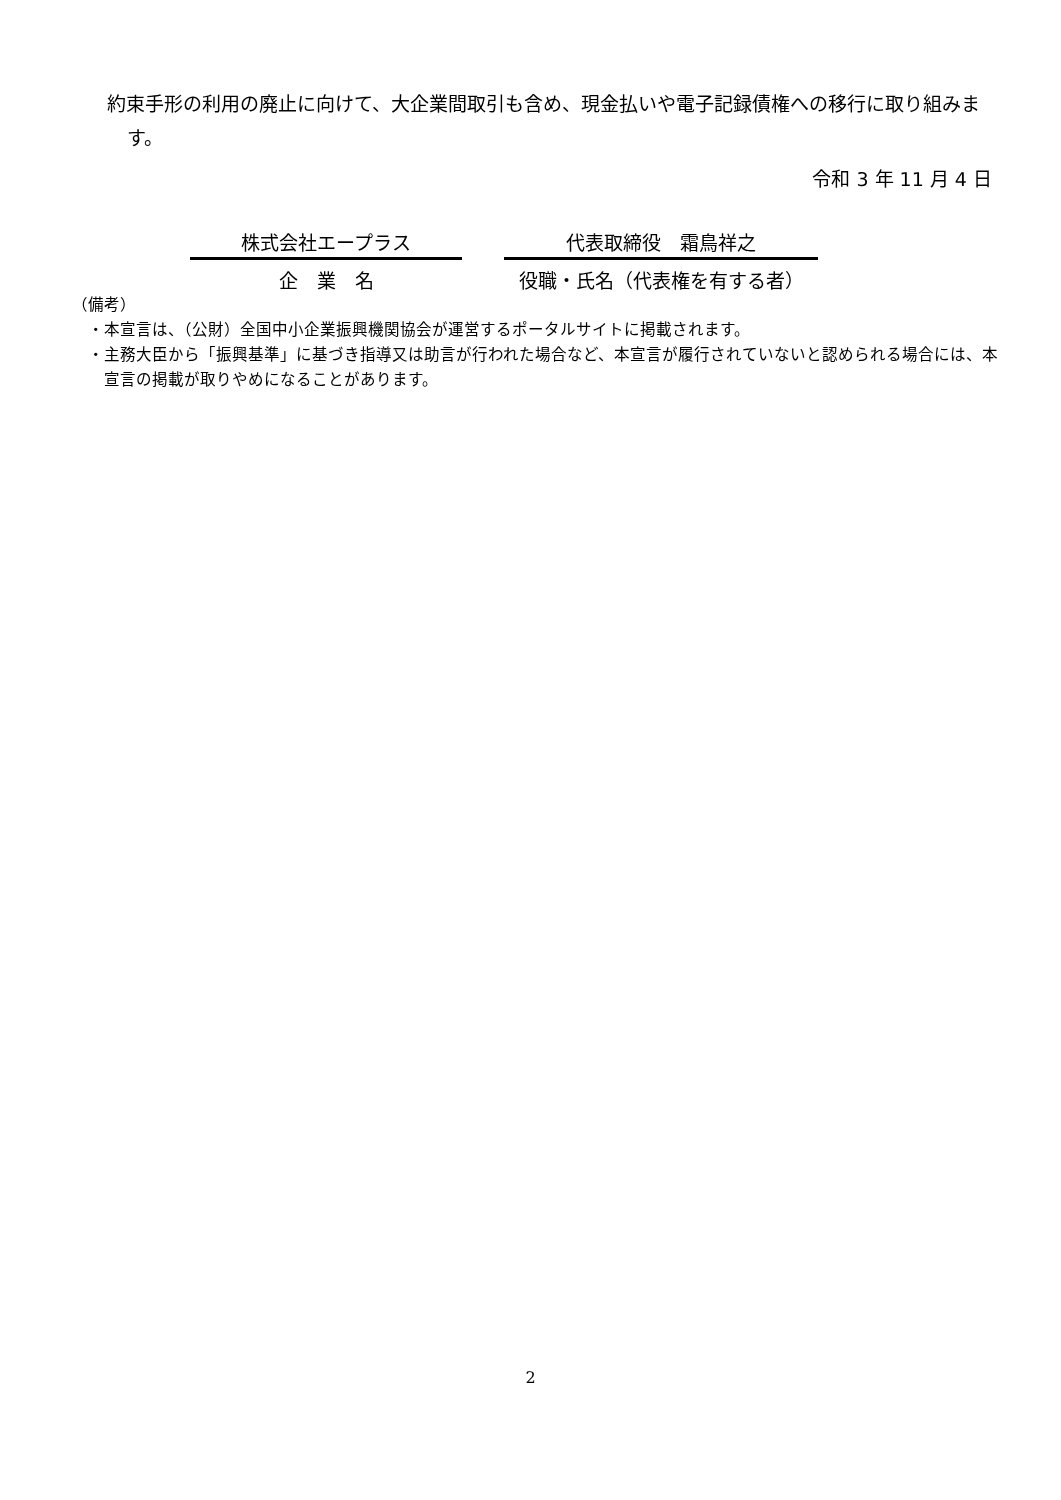約束手形の利用の廃止に向けて、大企業間取引も含め、現金払いや電子記録債権への移行に取り組みます。
令和 3 年 11 月 4 日
株式会社エープラス
企　業　名
代表取締役　霜鳥祥之
役職・氏名（代表権を有する者）
（備考）
・本宣言は、（公財）全国中小企業振興機関協会が運営するポータルサイトに掲載されます。
・主務大臣から「振興基準」に基づき指導又は助言が行われた場合など、本宣言が履行されていないと認められる場合には、本宣言の掲載が取りやめになることがあります。
2